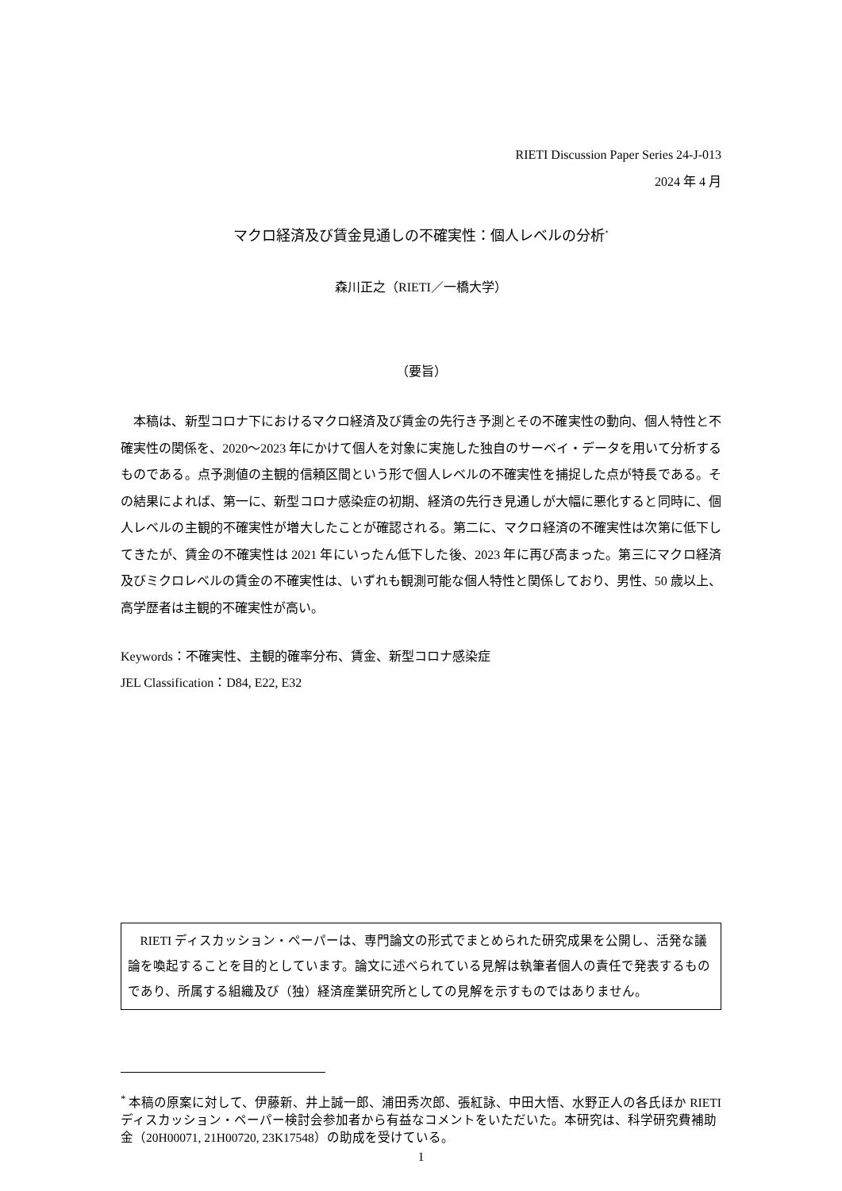RIETI Discussion Paper Series 24-J-013
2024 年 4 月
マクロ経済及び賃金見通しの不確実性：個人レベルの分析<sup>*</sup>
森川正之（RIETI／一橋大学）
（要旨）
本稿は、新型コロナ下におけるマクロ経済及び賃金の先行き予測とその不確実性の動向、個人特性と不確実性の関係を、2020～2023 年にかけて個人を対象に実施した独自のサーベイ・データを用いて分析するものである。点予測値の主観的信頼区間という形で個人レベルの不確実性を捕捉した点が特長である。その結果によれば、第一に、新型コロナ感染症の初期、経済の先行き見通しが大幅に悪化すると同時に、個人レベルの主観的不確実性が増大したことが確認される。第二に、マクロ経済の不確実性は次第に低下してきたが、賃金の不確実性は 2021 年にいったん低下した後、2023 年に再び高まった。第三にマクロ経済及びミクロレベルの賃金の不確実性は、いずれも観測可能な個人特性と関係しており、男性、50 歳以上、高学歴者は主観的不確実性が高い。
Keywords：不確実性、主観的確率分布、賃金、新型コロナ感染症
JEL Classification：D84, E22, E32
RIETI ディスカッション・ペーパーは、専門論文の形式でまとめられた研究成果を公開し、活発な議論を喚起することを目的としています。論文に述べられている見解は執筆者個人の責任で発表するものであり、所属する組織及び（独）経済産業研究所としての見解を示すものではありません。
<sup>*</sup> 本稿の原案に対して、伊藤新、井上誠一郎、浦田秀次郎、張紅詠、中田大悟、水野正人の各氏ほか RIETI ディスカッション・ペーパー検討会参加者から有益なコメントをいただいた。本研究は、科学研究費補助金（20H00071, 21H00720, 23K17548）の助成を受けている。
1